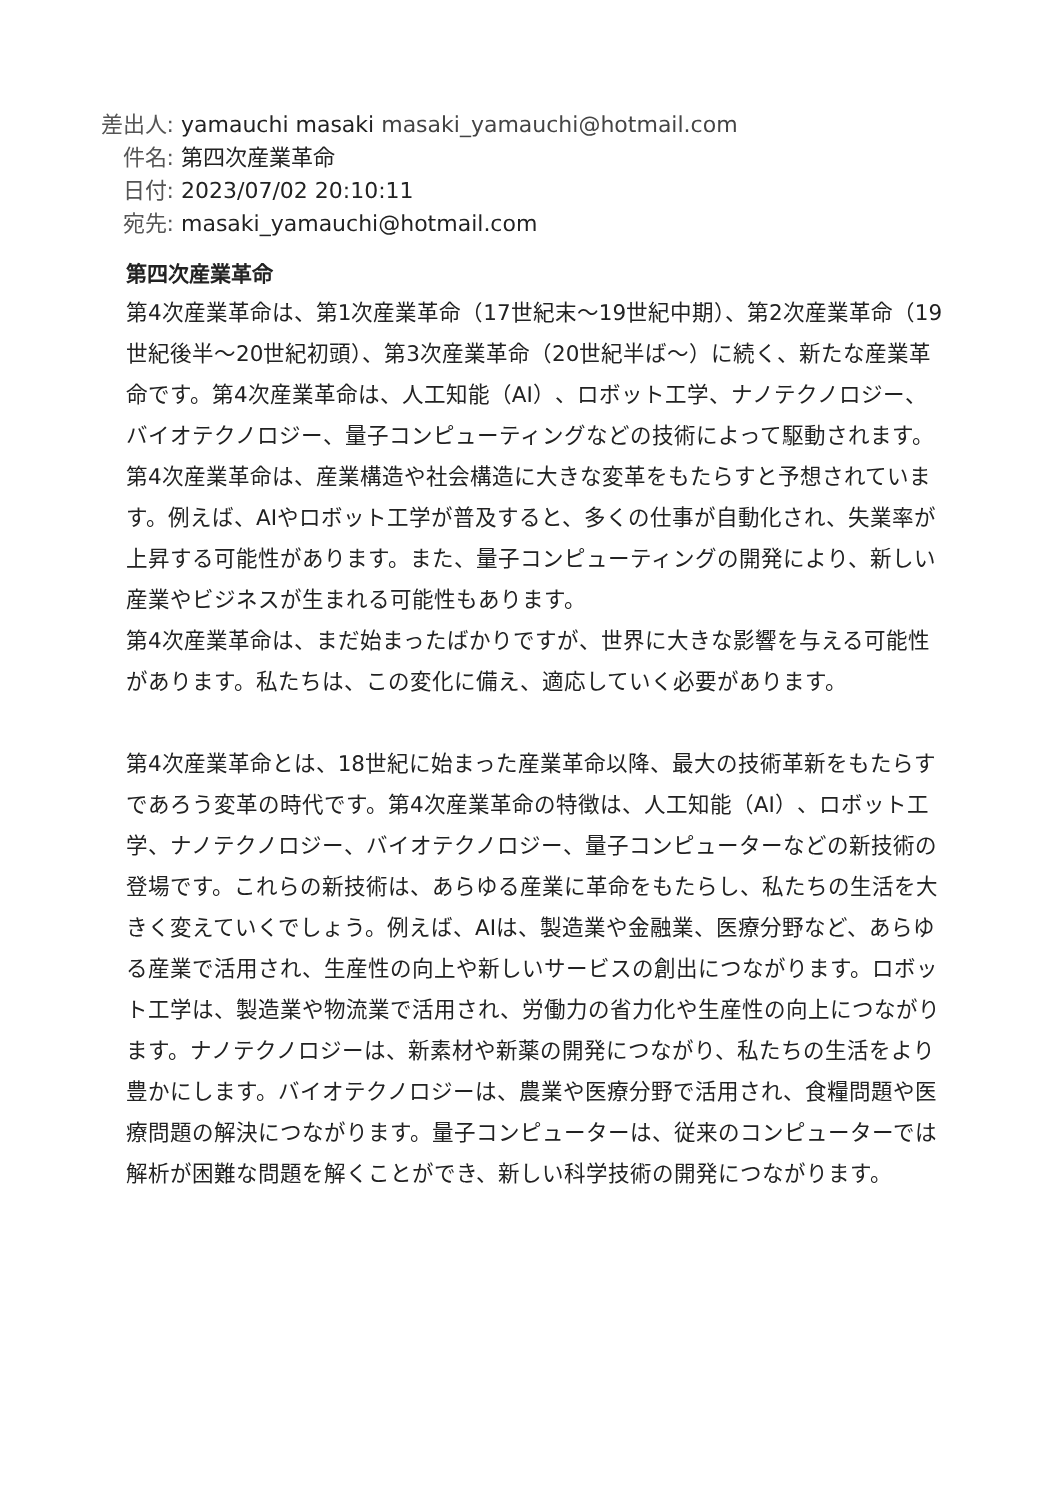差出人: yamauchi masaki masaki_yamauchi@hotmail.com
件名: 第四次産業革命
日付: 2023/07/02 20:10:11
宛先: masaki_yamauchi@hotmail.com
第四次産業革命
第4次産業革命は、第1次産業革命（17世紀末〜19世紀中期）、第2次産業革命（19世紀後半〜20世紀初頭）、第3次産業革命（20世紀半ば〜）に続く、新たな産業革命です。第4次産業革命は、人工知能（AI）、ロボット工学、ナノテクノロジー、バイオテクノロジー、量子コンピューティングなどの技術によって駆動されます。
第4次産業革命は、産業構造や社会構造に大きな変革をもたらすと予想されています。例えば、AIやロボット工学が普及すると、多くの仕事が自動化され、失業率が上昇する可能性があります。また、量子コンピューティングの開発により、新しい産業やビジネスが生まれる可能性もあります。
第4次産業革命は、まだ始まったばかりですが、世界に大きな影響を与える可能性があります。私たちは、この変化に備え、適応していく必要があります。
第4次産業革命とは、18世紀に始まった産業革命以降、最大の技術革新をもたらすであろう変革の時代です。第4次産業革命の特徴は、人工知能（AI）、ロボット工学、ナノテクノロジー、バイオテクノロジー、量子コンピューターなどの新技術の登場です。これらの新技術は、あらゆる産業に革命をもたらし、私たちの生活を大きく変えていくでしょう。例えば、AIは、製造業や金融業、医療分野など、あらゆる産業で活用され、生産性の向上や新しいサービスの創出につながります。ロボット工学は、製造業や物流業で活用され、労働力の省力化や生産性の向上につながります。ナノテクノロジーは、新素材や新薬の開発につながり、私たちの生活をより豊かにします。バイオテクノロジーは、農業や医療分野で活用され、食糧問題や医療問題の解決につながります。量子コンピューターは、従来のコンピューターでは解析が困難な問題を解くことができ、新しい科学技術の開発につながります。